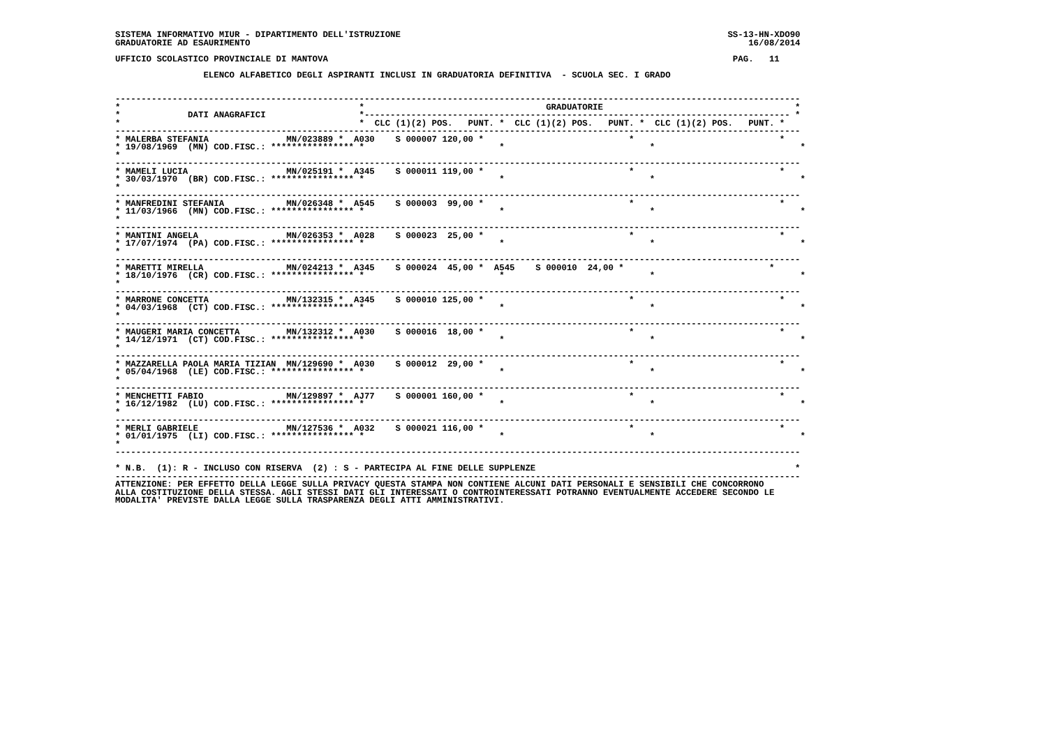SISTEMA INFORMATIVO MIUR - DIPARTIMENTO DELL'ISTRUZIONE                                                               SS-13-HN-XDO90
GRADUATORIE AD ESAURIMENTO                                                                                                16/08/2014

UFFICIO SCOLASTICO PROVINCIALE DI MANTOVA                                                                              PAG.   11

                 ELENCO ALFABETICO DEGLI ASPIRANTI INCLUSI IN GRADUATORIA DEFINITIVA  - SCUOLA SEC. I GRADO


------------------------------------------------------------------------------------------------------------------------------------
*                                              *                                   GRADUATORIE                                     *
*             DATI ANAGRAFICI                  *---------------------------------------------------------------------------------- *
*                                              *  CLC (1)(2) POS.   PUNT. *  CLC (1)(2) POS.   PUNT. *  CLC (1)(2) POS.   PUNT. *
------------------------------------------------------------------------------------------------------------------------------------
* MALERBA STEFANIA               MN/023889 *  A030    S 000007 120,00 *                            *                            *
* 19/08/1969  (MN) COD.FISC.: **************** *                          *                            *                            *
*
------------------------------------------------------------------------------------------------------------------------------------
* MAMELI LUCIA                   MN/025191 *  A345    S 000011 119,00 *                            *                            *
* 30/03/1970  (BR) COD.FISC.: **************** *                          *                            *                            *
*
------------------------------------------------------------------------------------------------------------------------------------
* MANFREDINI STEFANIA            MN/026348 *  A545    S 000003  99,00 *                            *                            *
* 11/03/1966  (MN) COD.FISC.: **************** *                          *                            *                            *
*
------------------------------------------------------------------------------------------------------------------------------------
* MANTINI ANGELA                 MN/026353 *  A028    S 000023  25,00 *                            *                            *
* 17/07/1974  (PA) COD.FISC.: **************** *                          *                            *                            *
*
------------------------------------------------------------------------------------------------------------------------------------
* MARETTI MIRELLA                MN/024213 *  A345    S 000024  45,00 *  A545    S 000010  24,00 *                            *
* 18/10/1976  (CR) COD.FISC.: **************** *                          *                            *                            *
*
------------------------------------------------------------------------------------------------------------------------------------
* MARRONE CONCETTA               MN/132315 *  A345    S 000010 125,00 *                            *                            *
* 04/03/1968  (CT) COD.FISC.: **************** *                          *                            *                            *
*
------------------------------------------------------------------------------------------------------------------------------------
* MAUGERI MARIA CONCETTA         MN/132312 *  A030    S 000016  18,00 *                            *                            *
* 14/12/1971  (CT) COD.FISC.: **************** *                          *                            *                            *
*
------------------------------------------------------------------------------------------------------------------------------------
* MAZZARELLA PAOLA MARIA TIZIAN  MN/129690 *  A030    S 000012  29,00 *                            *                            *
* 05/04/1968  (LE) COD.FISC.: **************** *                          *                            *                            *
*
------------------------------------------------------------------------------------------------------------------------------------
* MENCHETTI FABIO                MN/129897 *  AJ77    S 000001 160,00 *                            *                            *
* 16/12/1982  (LU) COD.FISC.: **************** *                          *                            *                            *
*
------------------------------------------------------------------------------------------------------------------------------------
* MERLI GABRIELE                 MN/127536 *  A032    S 000021 116,00 *                            *                            *
* 01/01/1975  (LI) COD.FISC.: **************** *                          *                            *                            *
*
------------------------------------------------------------------------------------------------------------------------------------

* N.B.  (1): R - INCLUSO CON RISERVA  (2) : S - PARTECIPA AL FINE DELLE SUPPLENZE                                                  *
------------------------------------------------------------------------------------------------------------------------------------
ATTENZIONE: PER EFFETTO DELLA LEGGE SULLA PRIVACY QUESTA STAMPA NON CONTIENE ALCUNI DATI PERSONALI E SENSIBILI CHE CONCORRONO
ALLA COSTITUZIONE DELLA STESSA. AGLI STESSI DATI GLI INTERESSATI O CONTROINTERESSATI POTRANNO EVENTUALMENTE ACCEDERE SECONDO LE
MODALITA' PREVISTE DALLA LEGGE SULLA TRASPARENZA DEGLI ATTI AMMINISTRATIVI.